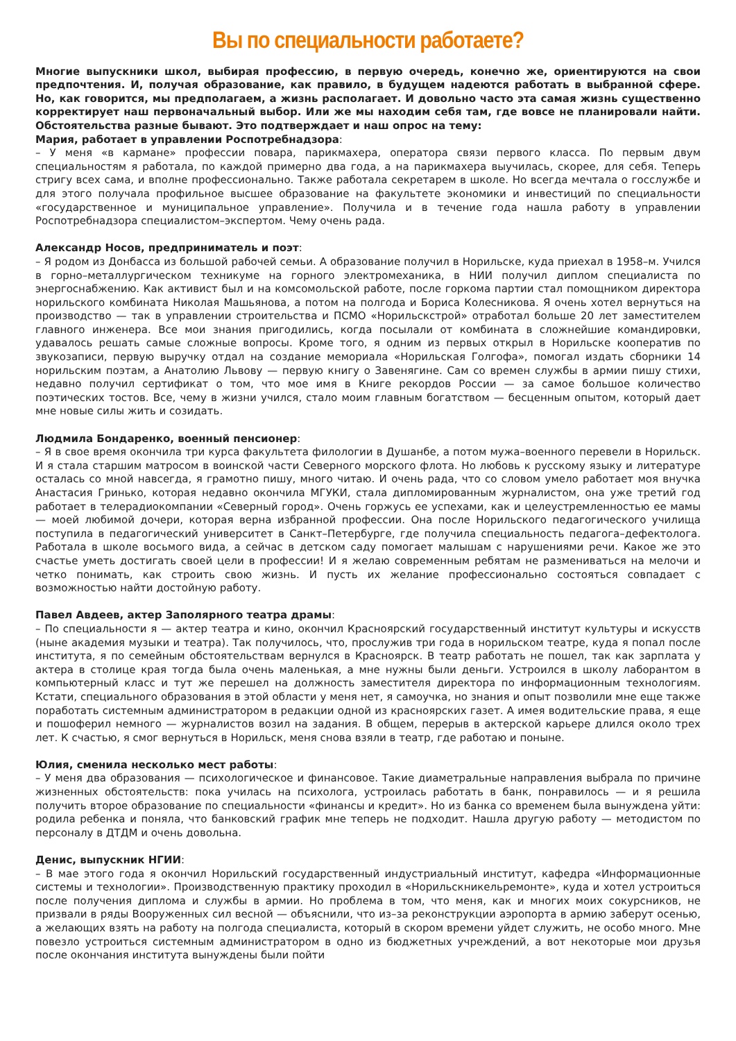Вы по специальности работаете?
Многие выпускники школ, выбирая профессию, в первую очередь, конечно же, ориентируются на свои предпочтения. И, получая образование, как правило, в будущем надеются работать в выбранной сфере. Но, как говорится, мы предполагаем, а жизнь располагает. И довольно часто эта самая жизнь существенно корректирует наш первоначальный выбор. Или же мы находим себя там, где вовсе не планировали найти. Обстоятельства разные бывают. Это подтверждает и наш опрос на тему:
Мария, работает в управлении Роспотребнадзора:
– У меня «в кармане» профессии повара, парикмахера, оператора связи первого класса. По первым двум специальностям я работала, по каждой примерно два года, а на парикмахера выучилась, скорее, для себя. Теперь стригу всех сама, и вполне профессионально. Также работала секретарем в школе. Но всегда мечтала о госслужбе и для этого получала профильное высшее образование на факультете экономики и инвестиций по специальности «государственное и муниципальное управление». Получила и в течение года нашла работу в управлении Роспотребнадзора специалистом–экспертом. Чему очень рада.
Александр Носов, предприниматель и поэт:
– Я родом из Донбасса из большой рабочей семьи. А образование получил в Норильске, куда приехал в 1958–м. Учился в горно–металлургическом техникуме на горного электромеханика, в НИИ получил диплом специалиста по энергоснабжению. Как активист был и на комсомольской работе, после горкома партии стал помощником директора норильского комбината Николая Машьянова, а потом на полгода и Бориса Колесникова. Я очень хотел вернуться на производство — так в управлении строительства и ПСМО «Норильскстрой» отработал больше 20 лет заместителем главного инженера. Все мои знания пригодились, когда посылали от комбината в сложнейшие командировки, удавалось решать самые сложные вопросы. Кроме того, я одним из первых открыл в Норильске кооператив по звукозаписи, первую выручку отдал на создание мемориала «Норильская Голгофа», помогал издать сборники 14 норильским поэтам, а Анатолию Львову — первую книгу о Завенягине. Сам со времен службы в армии пишу стихи, недавно получил сертификат о том, что мое имя в Книге рекордов России — за самое большое количество поэтических тостов. Все, чему в жизни учился, стало моим главным богатством — бесценным опытом, который дает мне новые силы жить и созидать.
Людмила Бондаренко, военный пенсионер:
– Я в свое время окончила три курса факультета филологии в Душанбе, а потом мужа–военного перевели в Норильск. И я стала старшим матросом в воинской части Северного морского флота. Но любовь к русскому языку и литературе осталась со мной навсегда, я грамотно пишу, много читаю. И очень рада, что со словом умело работает моя внучка Анастасия Гринько, которая недавно окончила МГУКИ, стала дипломированным журналистом, она уже третий год работает в телерадиокомпании «Северный город». Очень горжусь ее успехами, как и целеустремленностью ее мамы — моей любимой дочери, которая верна избранной профессии. Она после Норильского педагогического училища поступила в педагогический университет в Санкт–Петербурге, где получила специальность педагога–дефектолога. Работала в школе восьмого вида, а сейчас в детском саду помогает малышам с нарушениями речи. Какое же это счастье уметь достигать своей цели в профессии! И я желаю современным ребятам не размениваться на мелочи и четко понимать, как строить свою жизнь. И пусть их желание профессионально состояться совпадает с возможностью найти достойную работу.
Павел Авдеев, актер Заполярного театра драмы:
– По специальности я — актер театра и кино, окончил Красноярский государственный институт культуры и искусств (ныне академия музыки и театра). Так получилось, что, прослужив три года в норильском театре, куда я попал после института, я по семейным обстоятельствам вернулся в Красноярск. В театр работать не пошел, так как зарплата у актера в столице края тогда была очень маленькая, а мне нужны были деньги. Устроился в школу лаборантом в компьютерный класс и тут же перешел на должность заместителя директора по информационным технологиям. Кстати, специального образования в этой области у меня нет, я самоучка, но знания и опыт позволили мне еще также поработать системным администратором в редакции одной из красноярских газет. А имея водительские права, я еще и пошоферил немного — журналистов возил на задания. В общем, перерыв в актерской карьере длился около трех лет. К счастью, я смог вернуться в Норильск, меня снова взяли в театр, где работаю и поныне.
Юлия, сменила несколько мест работы:
– У меня два образования — психологическое и финансовое. Такие диаметральные направления выбрала по причине жизненных обстоятельств: пока училась на психолога, устроилась работать в банк, понравилось — и я решила получить второе образование по специальности «финансы и кредит». Но из банка со временем была вынуждена уйти: родила ребенка и поняла, что банковский график мне теперь не подходит. Нашла другую работу — методистом по персоналу в ДТДМ и очень довольна.
Денис, выпускник НГИИ:
– В мае этого года я окончил Норильский государственный индустриальный институт, кафедра «Информационные системы и технологии». Производственную практику проходил в «Норильскникельремонте», куда и хотел устроиться после получения диплома и службы в армии. Но проблема в том, что меня, как и многих моих сокурсников, не призвали в ряды Вооруженных сил весной — объяснили, что из–за реконструкции аэропорта в армию заберут осенью, а желающих взять на работу на полгода специалиста, который в скором времени уйдет служить, не особо много. Мне повезло устроиться системным администратором в одно из бюджетных учреждений, а вот некоторые мои друзья после окончания института вынуждены были пойти